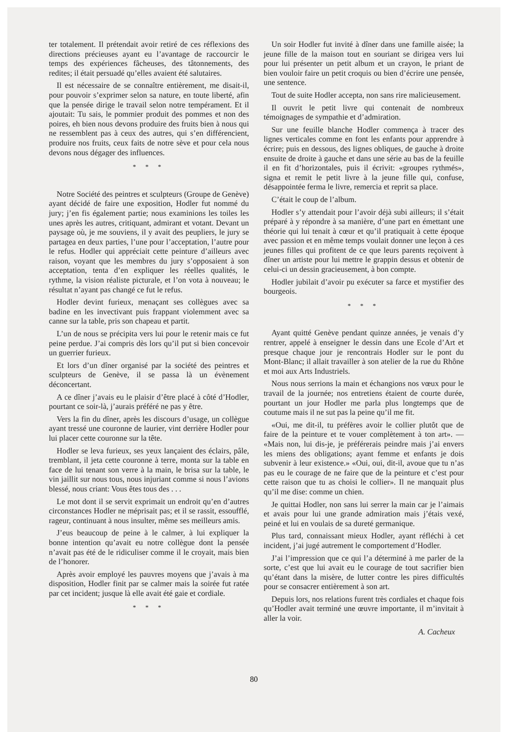ter totalement. Il prétendait avoir retiré de ces réflexions des directions précieuses ayant eu l’avantage de raccourcir le temps des expériences fâcheuses, des tâtonnements, des redites; il était persuadé qu’elles avaient été salutaires.
Il est nécessaire de se connaître entièrement, me disait-il, pour pouvoir s’exprimer selon sa nature, en toute liberté, afin que la pensée dirige le travail selon notre tempérament. Et il ajoutait: Tu sais, le pommier produit des pommes et non des poires, eh bien nous devons produire des fruits bien à nous qui ne ressemblent pas à ceux des autres, qui s’en différencient, produire nos fruits, ceux faits de notre sève et pour cela nous devons nous dégager des influences.
* * *
Notre Société des peintres et sculpteurs (Groupe de Genève) ayant décidé de faire une exposition, Hodler fut nommé du jury; j’en fis également partie; nous examinions les toiles les unes après les autres, critiquant, admirant et votant. Devant un paysage où, je me souviens, il y avait des peupliers, le jury se partagea en deux parties, l’une pour l’acceptation, l’autre pour le refus. Hodler qui appréciait cette peinture d’ailleurs avec raison, voyant que les membres du jury s’opposaient à son acceptation, tenta d’en expliquer les réelles qualités, le rythme, la vision réaliste picturale, et l’on vota à nouveau; le résultat n’ayant pas changé ce fut le refus.
Hodler devint furieux, menaçant ses collègues avec sa badine en les invectivant puis frappant violemment avec sa canne sur la table, pris son chapeau et partit.
L’un de nous se précipita vers lui pour le retenir mais ce fut peine perdue. J’ai compris dès lors qu’il put si bien concevoir un guerrier furieux.
Et lors d’un dîner organisé par la société des peintres et sculpteurs de Genève, il se passa là un évènement déconcertant.
A ce dîner j’avais eu le plaisir d’être placé à côté d’Hodler, pourtant ce soir-là, j’aurais préféré ne pas y être.
Vers la fin du dîner, après les discours d’usage, un collègue ayant tressé une couronne de laurier, vint derrière Hodler pour lui placer cette couronne sur la tête.
Hodler se leva furieux, ses yeux lançaient des éclairs, pâle, tremblant, il jeta cette couronne à terre, monta sur la table en face de lui tenant son verre à la main, le brisa sur la table, le vin jaillit sur nous tous, nous injuriant comme si nous l’avions blessé, nous criant: Vous êtes tous des . . .
Le mot dont il se servit exprimait un endroit qu’en d’autres circonstances Hodler ne méprisait pas; et il se rassit, essoufflé, rageur, continuant à nous insulter, même ses meilleurs amis.
J’eus beaucoup de peine à le calmer, à lui expliquer la bonne intention qu’avait eu notre collègue dont la pensée n’avait pas été de le ridiculiser comme il le croyait, mais bien de l’honorer.
Après avoir employé les pauvres moyens que j’avais à ma disposition, Hodler finit par se calmer mais la soirée fut ratée par cet incident; jusque là elle avait été gaie et cordiale.
* * *
Un soir Hodler fut invité à dîner dans une famille aisée; la jeune fille de la maison tout en souriant se dirigea vers lui pour lui présenter un petit album et un crayon, le priant de bien vouloir faire un petit croquis ou bien d’écrire une pensée, une sentence.
Tout de suite Hodler accepta, non sans rire malicieusement.
Il ouvrit le petit livre qui contenait de nombreux témoignages de sympathie et d’admiration.
Sur une feuille blanche Hodler commença à tracer des lignes verticales comme en font les enfants pour apprendre à écrire; puis en dessous, des lignes obliques, de gauche à droite ensuite de droite à gauche et dans une série au bas de la feuille il en fit d’horizontales, puis il écrivit: «groupes rythmés», signa et remit le petit livre à la jeune fille qui, confuse, désappointée ferma le livre, remercia et reprit sa place.
C’était le coup de l’album.
Hodler s’y attendait pour l’avoir déjà subi ailleurs; il s’était préparé à y répondre à sa manière, d’une part en émettant une théorie qui lui tenait à cœur et qu’il pratiquait à cette époque avec passion et en même temps voulait donner une leçon à ces jeunes filles qui profitent de ce que leurs parents reçoivent à dîner un artiste pour lui mettre le grappin dessus et obtenir de celui-ci un dessin gracieusement, à bon compte.
Hodler jubilait d’avoir pu exécuter sa farce et mystifier des bourgeois.
* * *
Ayant quitté Genève pendant quinze années, je venais d’y rentrer, appelé à enseigner le dessin dans une Ecole d’Art et presque chaque jour je rencontrais Hodler sur le pont du Mont-Blanc; il allait travailler à son atelier de la rue du Rhône et moi aux Arts Industriels.
Nous nous serrions la main et échangions nos vœux pour le travail de la journée; nos entretiens étaient de courte durée, pourtant un jour Hodler me parla plus longtemps que de coutume mais il ne sut pas la peine qu’il me fit.
«Oui, me dit-il, tu préfères avoir le collier plutôt que de faire de la peinture et te vouer complètement à ton art». — «Mais non, lui dis-je, je préférerais peindre mais j’ai envers les miens des obligations; ayant femme et enfants je dois subvenir à leur existence.» «Oui, oui, dit-il, avoue que tu n’as pas eu le courage de ne faire que de la peinture et c’est pour cette raison que tu as choisi le collier». Il ne manquait plus qu’il me dise: comme un chien.
Je quittai Hodler, non sans lui serrer la main car je l’aimais et avais pour lui une grande admiration mais j’étais vexé, peiné et lui en voulais de sa dureté germanique.
Plus tard, connaissant mieux Hodler, ayant réfléchi à cet incident, j’ai jugé autrement le comportement d’Hodler.
J’ai l’impression que ce qui l’a déterminé à me parler de la sorte, c’est que lui avait eu le courage de tout sacrifier bien qu’étant dans la misère, de lutter contre les pires difficultés pour se consacrer entièrement à son art.
Depuis lors, nos relations furent très cordiales et chaque fois qu’Hodler avait terminé une œuvre importante, il m’invitait à aller la voir.
A. Cacheux
80